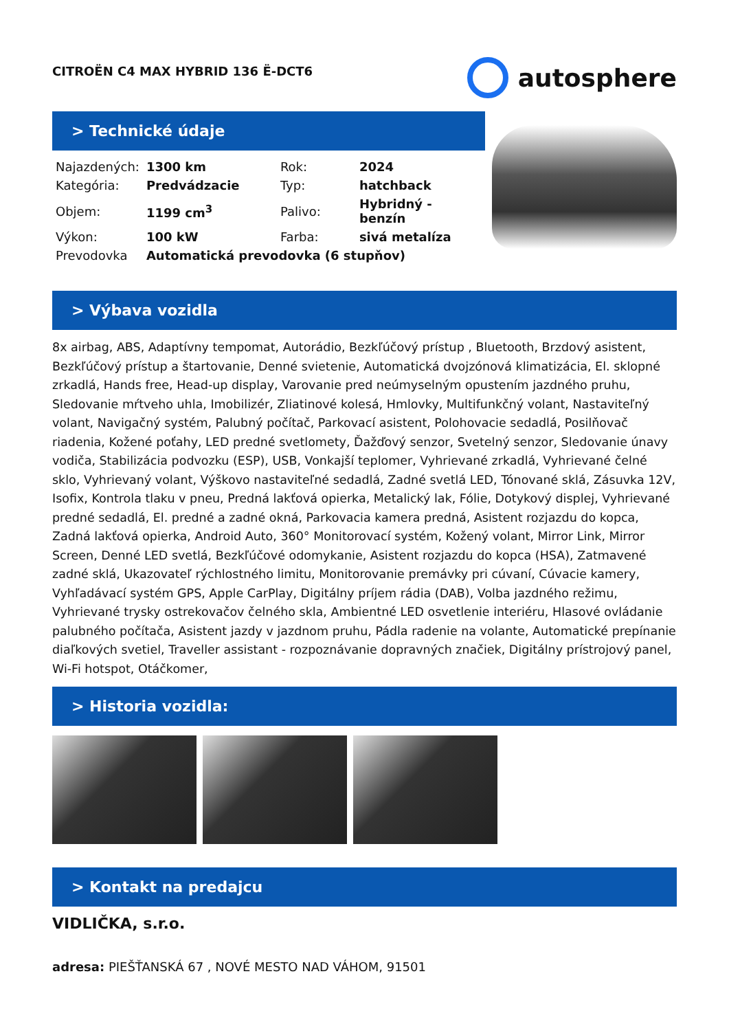CITROËN C4 MAX HYBRID 136 Ë-DCT6
autosphere
> Technické údaje
| Najazdených: | 1300 km | Rok: | 2024 |
| Kategória: | Predvádzacie | Typ: | hatchback |
| Objem: | 1199 cm<sup>3</sup> | Palivo: | Hybridný - benzín |
| Výkon: | 100 kW | Farba: | sivá metalíza |
| Prevodovka | Automatická prevodovka (6 stupňov) | | |
> Výbava vozidla
8x airbag, ABS, Adaptívny tempomat, Autorádio, Bezkľúčový prístup , Bluetooth, Brzdový asistent, Bezkľúčový prístup a štartovanie, Denné svietenie, Automatická dvojzónová klimatizácia, El. sklopné zrkadlá, Hands free, Head-up display, Varovanie pred neúmyselným opustením jazdného pruhu, Sledovanie mŕtveho uhla, Imobilizér, Zliatinové kolesá, Hmlovky, Multifunkčný volant, Nastaviteľný volant, Navigačný systém, Palubný počítač, Parkovací asistent, Polohovacie sedadlá, Posilňovač riadenia, Kožené poťahy, LED predné svetlomety, Ďažďový senzor, Svetelný senzor, Sledovanie únavy vodiča, Stabilizácia podvozku (ESP), USB, Vonkajší teplomer, Vyhrievané zrkadlá, Vyhrievané čelné sklo, Vyhrievaný volant, Výškovo nastaviteľné sedadlá, Zadné svetlá LED, Tónované sklá, Zásuvka 12V, Isofix, Kontrola tlaku v pneu, Predná lakťová opierka, Metalický lak, Fólie, Dotykový displej, Vyhrievané predné sedadlá, El. predné a zadné okná, Parkovacia kamera predná, Asistent rozjazdu do kopca, Zadná lakťová opierka, Android Auto, 360° Monitorovací systém, Kožený volant, Mirror Link, Mirror Screen, Denné LED svetlá, Bezkľúčové odomykanie, Asistent rozjazdu do kopca (HSA), Zatmavené zadné sklá, Ukazovateľ rýchlostného limitu, Monitorovanie premávky pri cúvaní, Cúvacie kamery, Vyhľadávací systém GPS, Apple CarPlay, Digitálny príjem rádia (DAB), Volba jazdného režimu, Vyhrievané trysky ostrekovačov čelného skla, Ambientné LED osvetlenie interiéru, Hlasové ovládanie palubného počítača, Asistent jazdy v jazdnom pruhu, Pádla radenie na volante, Automatické prepínanie diaľkových svetiel, Traveller assistant - rozpoznávanie dopravných značiek, Digitálny prístrojový panel, Wi-Fi hotspot, Otáčkomer,
> Historia vozidla:
> Kontakt na predajcu
VIDLIČKA, s.r.o.
adresa: PIEŠŤANSKÁ 67 , NOVÉ MESTO NAD VÁHOM, 91501